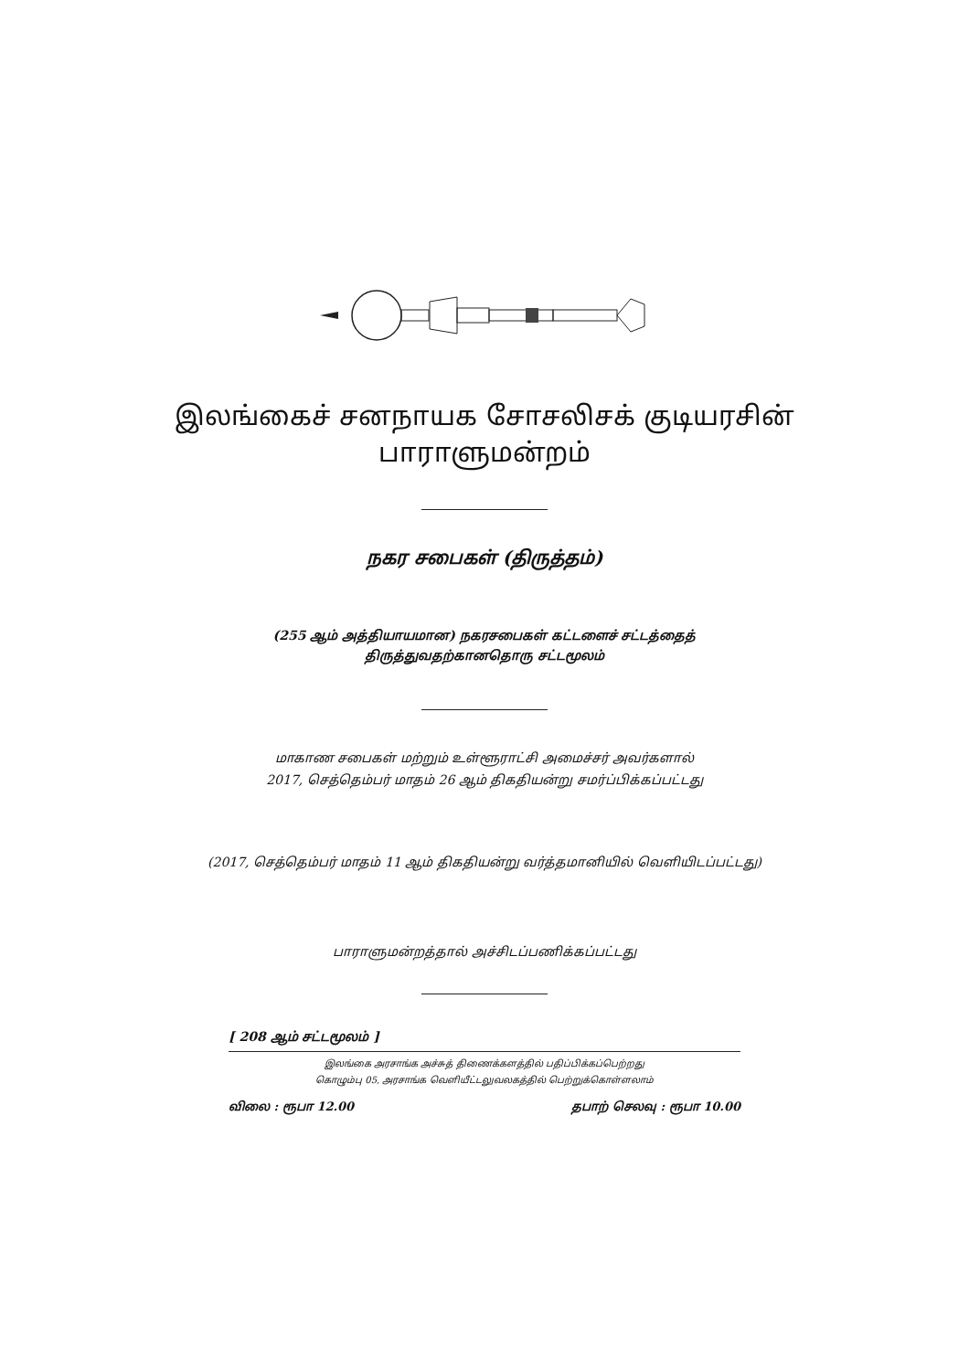இலங்கைச் சனநாயக சோசலிசக் குடியரசின்
பாராளுமன்றம்
நகர சபைகள் (திருத்தம்)
(255 ஆம் அத்தியாயமான) நகரசபைகள் கட்டளைச் சட்டத்தைத்
திருத்துவதற்கானதொரு சட்டமூலம்
மாகாண சபைகள் மற்றும் உள்ளூராட்சி அமைச்சர் அவர்களால்
2017, செத்தெம்பர் மாதம் 26 ஆம் திகதியன்று சமர்ப்பிக்கப்பட்டது
(2017, செத்தெம்பர் மாதம் 11 ஆம் திகதியன்று வர்த்தமானியில் வெளியிடப்பட்டது)
பாராளுமன்றத்தால் அச்சிடப்பணிக்கப்பட்டது
[ 208 ஆம் சட்டமூலம் ]
இலங்கை அரசாங்க அச்சுத் திணைக்களத்தில் பதிப்பிக்கப்பெற்றது
கொழும்பு 05, அரசாங்க வெளியீட்டலுவலகத்தில் பெற்றுக்கொள்ளலாம்
விலை : ரூபா 12.00 தபாற் செலவு : ரூபா 10.00